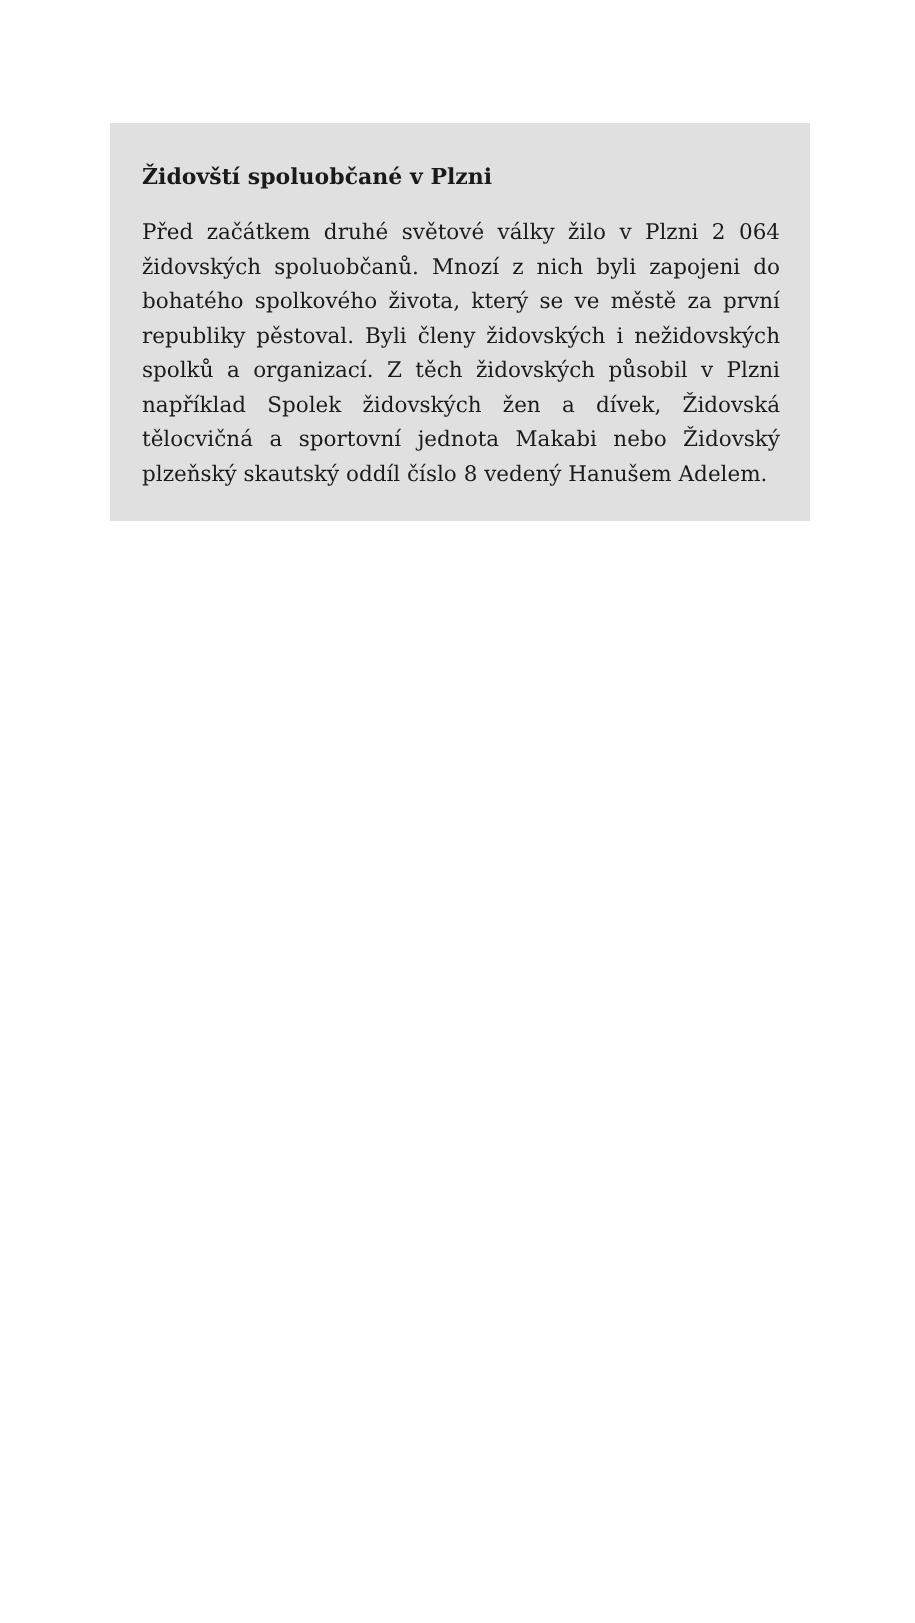Židovští spoluobčané v Plzni
Před začátkem druhé světové války žilo v Plzni 2 064 židovských spoluobčanů. Mnozí z nich byli zapojeni do bohatého spolkového života, který se ve městě za první republiky pěstoval. Byli členy židovských i nežidovských spolků a organizací. Z těch židovských působil v Plzni například Spolek židovských žen a dívek, Židovská tělocvičná a sportovní jednota Makabi nebo Židovský plzeňský skautský oddíl číslo 8 vedený Hanušem Adelem.